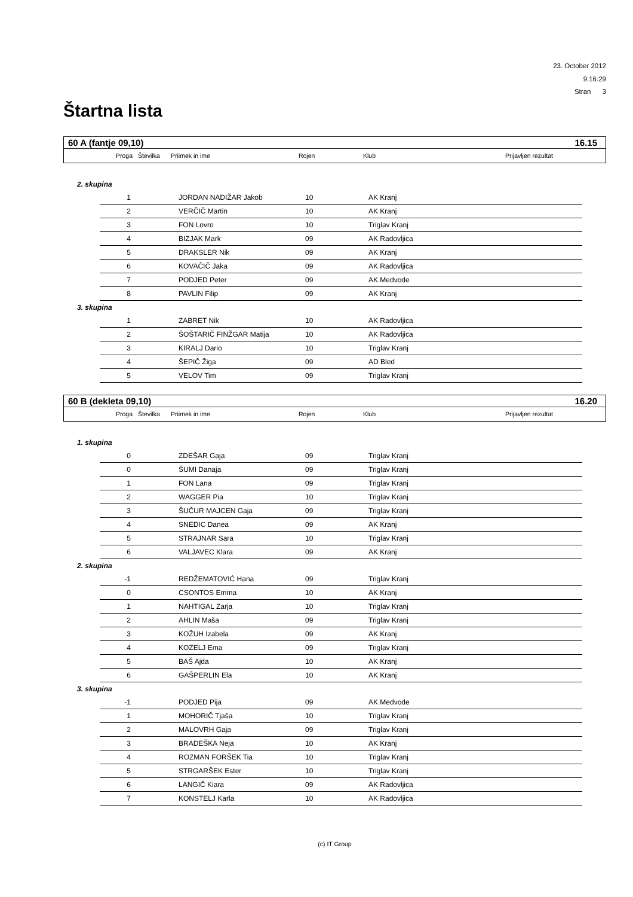23. October 2012
9:16:29
Stran 3
Štartna lista
| 60 A (fantje 09,10) | | | | | 16.15 |
| Proga | Številka | Priimek in ime | Rojen | Klub | Prijavljen rezultat |
2. skupina
| 1 | | JORDAN NADIŽAR Jakob | 10 | AK Kranj |
| 2 | | VERČIČ Martin | 10 | AK Kranj |
| 3 | | FON Lovro | 10 | Triglav Kranj |
| 4 | | BIZJAK Mark | 09 | AK Radovljica |
| 5 | | DRAKSLER Nik | 09 | AK Kranj |
| 6 | | KOVAČIČ Jaka | 09 | AK Radovljica |
| 7 | | PODJED Peter | 09 | AK Medvode |
| 8 | | PAVLIN Filip | 09 | AK Kranj |
3. skupina
| 1 | | ZABRET Nik | 10 | AK Radovljica |
| 2 | | ŠOŠTARIČ FINŽGAR Matija | 10 | AK Radovljica |
| 3 | | KIRALJ Dario | 10 | Triglav Kranj |
| 4 | | ŠEPIČ Žiga | 09 | AD Bled |
| 5 | | VELOV Tim | 09 | Triglav Kranj |
| 60 B (dekleta 09,10) | | | | | 16.20 |
| Proga | Številka | Priimek in ime | Rojen | Klub | Prijavljen rezultat |
1. skupina
| 0 | | ZDEŠAR Gaja | 09 | Triglav Kranj |
| 0 | | ŠUMI Danaja | 09 | Triglav Kranj |
| 1 | | FON Lana | 09 | Triglav Kranj |
| 2 | | WAGGER Pia | 10 | Triglav Kranj |
| 3 | | ŠUČUR MAJCEN Gaja | 09 | Triglav Kranj |
| 4 | | SNEDIC Danea | 09 | AK Kranj |
| 5 | | STRAJNAR Sara | 10 | Triglav Kranj |
| 6 | | VALJAVEC Klara | 09 | AK Kranj |
2. skupina
| -1 | | REDŽEMATOVIĆ Hana | 09 | Triglav Kranj |
| 0 | | CSONTOS Emma | 10 | AK Kranj |
| 1 | | NAHTIGAL Zarja | 10 | Triglav Kranj |
| 2 | | AHLIN Maša | 09 | Triglav Kranj |
| 3 | | KOŽUH Izabela | 09 | AK Kranj |
| 4 | | KOZELJ Ema | 09 | Triglav Kranj |
| 5 | | BAŠ Ajda | 10 | AK Kranj |
| 6 | | GAŠPERLIN Ela | 10 | AK Kranj |
3. skupina
| -1 | | PODJED Pija | 09 | AK Medvode |
| 1 | | MOHORIČ Tjaša | 10 | Triglav Kranj |
| 2 | | MALOVRH Gaja | 09 | Triglav Kranj |
| 3 | | BRADEŠKA Neja | 10 | AK Kranj |
| 4 | | ROZMAN FORŠEK Tia | 10 | Triglav Kranj |
| 5 | | STRGARŠEK Ester | 10 | Triglav Kranj |
| 6 | | LANGIČ Kiara | 09 | AK Radovljica |
| 7 | | KONSTELJ Karla | 10 | AK Radovljica |
(c) IT Group